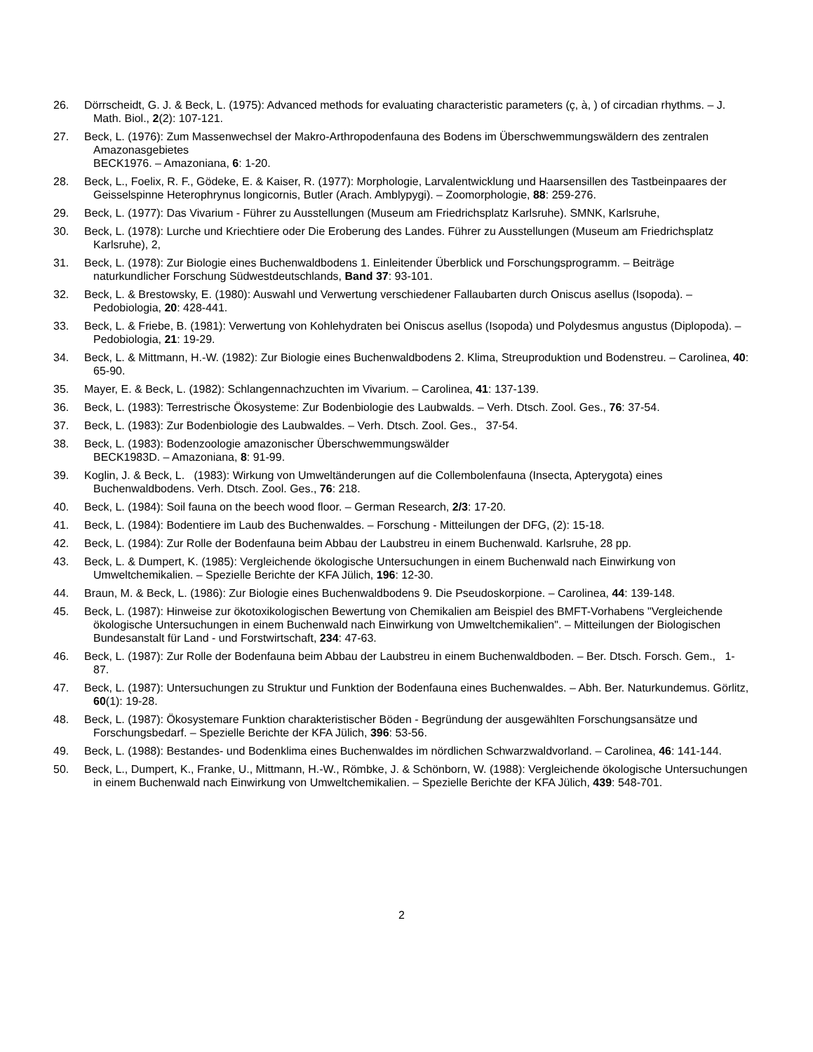26. Dörrscheidt, G. J. & Beck, L. (1975): Advanced methods for evaluating characteristic parameters (ç, à, ) of circadian rhythms. – J. Math. Biol., 2(2): 107-121.
27. Beck, L. (1976): Zum Massenwechsel der Makro-Arthropodenfauna des Bodens im Überschwemmungswäldern des zentralen Amazonasgebietes
BECK1976. – Amazoniana, 6: 1-20.
28. Beck, L., Foelix, R. F., Gödeke, E. & Kaiser, R. (1977): Morphologie, Larvalentwicklung und Haarsensillen des Tastbeinpaares der Geisselspinne Heterophrynus longicornis, Butler (Arach. Amblypygi). – Zoomorphologie, 88: 259-276.
29. Beck, L. (1977): Das Vivarium - Führer zu Ausstellungen (Museum am Friedrichsplatz Karlsruhe). SMNK, Karlsruhe,
30. Beck, L. (1978): Lurche und Kriechtiere oder Die Eroberung des Landes. Führer zu Ausstellungen (Museum am Friedrichsplatz Karlsruhe), 2,
31. Beck, L. (1978): Zur Biologie eines Buchenwaldbodens 1. Einleitender Überblick und Forschungsprogramm. – Beiträge naturkundlicher Forschung Südwestdeutschlands, Band 37: 93-101.
32. Beck, L. & Brestowsky, E. (1980): Auswahl und Verwertung verschiedener Fallaubarten durch Oniscus asellus (Isopoda). – Pedobiologia, 20: 428-441.
33. Beck, L. & Friebe, B. (1981): Verwertung von Kohlehydraten bei Oniscus asellus (Isopoda) und Polydesmus angustus (Diplopoda). – Pedobiologia, 21: 19-29.
34. Beck, L. & Mittmann, H.-W. (1982): Zur Biologie eines Buchenwaldbodens 2. Klima, Streuproduktion und Bodenstreu. – Carolinea, 40: 65-90.
35. Mayer, E. & Beck, L. (1982): Schlangennachzuchten im Vivarium. – Carolinea, 41: 137-139.
36. Beck, L. (1983): Terrestrische Ökosysteme: Zur Bodenbiologie des Laubwalds. – Verh. Dtsch. Zool. Ges., 76: 37-54.
37. Beck, L. (1983): Zur Bodenbiologie des Laubwaldes. – Verh. Dtsch. Zool. Ges., 37-54.
38. Beck, L. (1983): Bodenzoologie amazonischer Überschwemmungswälder
BECK1983D. – Amazoniana, 8: 91-99.
39. Koglin, J. & Beck, L. (1983): Wirkung von Umweltänderungen auf die Collembolenfauna (Insecta, Apterygota) eines Buchenwaldbodens. Verh. Dtsch. Zool. Ges., 76: 218.
40. Beck, L. (1984): Soil fauna on the beech wood floor. – German Research, 2/3: 17-20.
41. Beck, L. (1984): Bodentiere im Laub des Buchenwaldes. – Forschung - Mitteilungen der DFG, (2): 15-18.
42. Beck, L. (1984): Zur Rolle der Bodenfauna beim Abbau der Laubstreu in einem Buchenwald. Karlsruhe, 28 pp.
43. Beck, L. & Dumpert, K. (1985): Vergleichende ökologische Untersuchungen in einem Buchenwald nach Einwirkung von Umweltchemikalien. – Spezielle Berichte der KFA Jülich, 196: 12-30.
44. Braun, M. & Beck, L. (1986): Zur Biologie eines Buchenwaldbodens 9. Die Pseudoskorpione. – Carolinea, 44: 139-148.
45. Beck, L. (1987): Hinweise zur ökotoxikologischen Bewertung von Chemikalien am Beispiel des BMFT-Vorhabens "Vergleichende ökologische Untersuchungen in einem Buchenwald nach Einwirkung von Umweltchemikalien". – Mitteilungen der Biologischen Bundesanstalt für Land - und Forstwirtschaft, 234: 47-63.
46. Beck, L. (1987): Zur Rolle der Bodenfauna beim Abbau der Laubstreu in einem Buchenwaldboden. – Ber. Dtsch. Forsch. Gem., 1-87.
47. Beck, L. (1987): Untersuchungen zu Struktur und Funktion der Bodenfauna eines Buchenwaldes. – Abh. Ber. Naturkundemus. Görlitz, 60(1): 19-28.
48. Beck, L. (1987): Ökosystemare Funktion charakteristischer Böden - Begründung der ausgewählten Forschungsansätze und Forschungsbedarf. – Spezielle Berichte der KFA Jülich, 396: 53-56.
49. Beck, L. (1988): Bestandes- und Bodenklima eines Buchenwaldes im nördlichen Schwarzwaldvorland. – Carolinea, 46: 141-144.
50. Beck, L., Dumpert, K., Franke, U., Mittmann, H.-W., Römbke, J. & Schönborn, W. (1988): Vergleichende ökologische Untersuchungen in einem Buchenwald nach Einwirkung von Umweltchemikalien. – Spezielle Berichte der KFA Jülich, 439: 548-701.
2